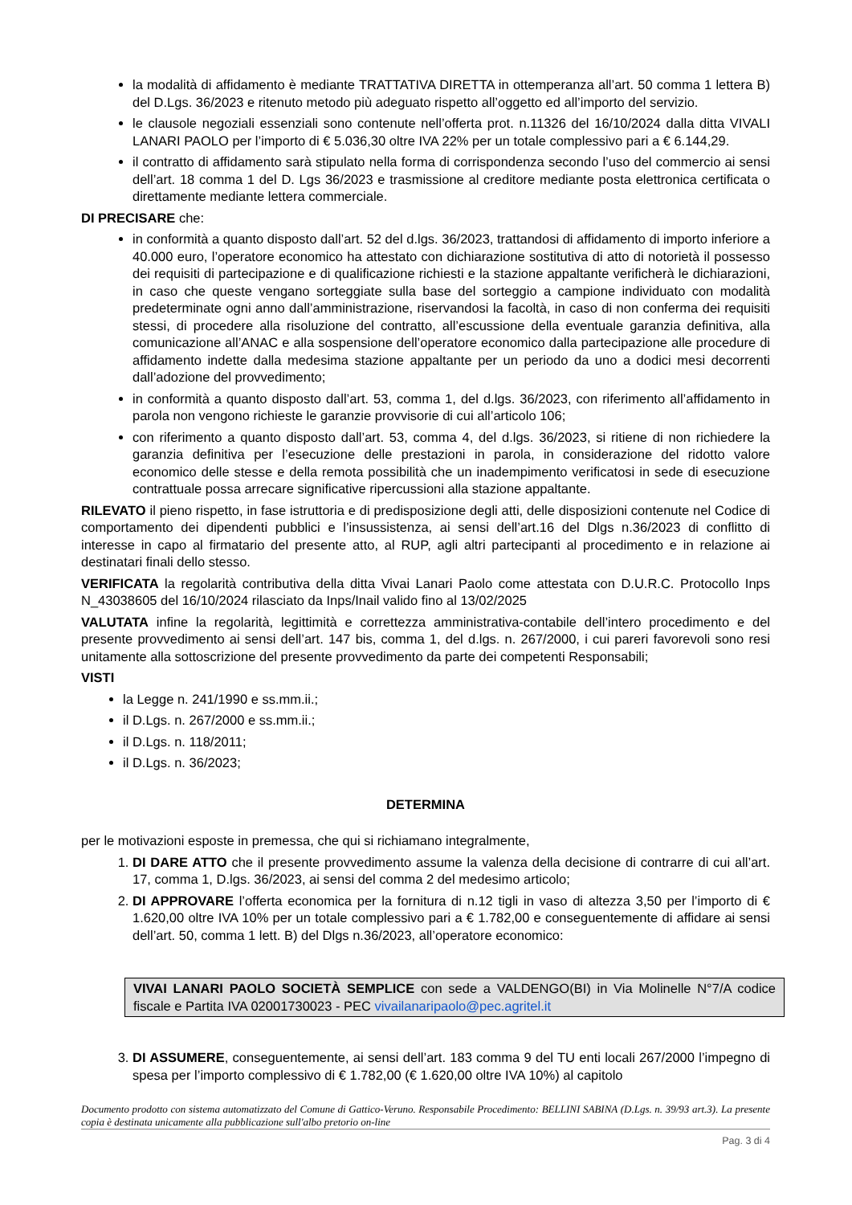la modalità di affidamento è mediante TRATTATIVA DIRETTA in ottemperanza all’art. 50 comma 1 lettera B) del D.Lgs. 36/2023 e ritenuto metodo più adeguato rispetto all’oggetto ed all’importo del servizio.
le clausole negoziali essenziali sono contenute nell’offerta prot. n.11326 del 16/10/2024 dalla ditta VIVALI LANARI PAOLO per l’importo di € 5.036,30 oltre IVA 22% per un totale complessivo pari a € 6.144,29.
il contratto di affidamento sarà stipulato nella forma di corrispondenza secondo l’uso del commercio ai sensi dell’art. 18 comma 1 del D. Lgs 36/2023 e trasmissione al creditore mediante posta elettronica certificata o direttamente mediante lettera commerciale.
DI PRECISARE che:
in conformità a quanto disposto dall’art. 52 del d.lgs. 36/2023, trattandosi di affidamento di importo inferiore a 40.000 euro, l’operatore economico ha attestato con dichiarazione sostitutiva di atto di notorietà il possesso dei requisiti di partecipazione e di qualificazione richiesti e la stazione appaltante verificherà le dichiarazioni, in caso che queste vengano sorteggiate sulla base del sorteggio a campione individuato con modalità predeterminate ogni anno dall’amministrazione, riservandosi la facoltà, in caso di non conferma dei requisiti stessi, di procedere alla risoluzione del contratto, all’escussione della eventuale garanzia definitiva, alla comunicazione all’ANAC e alla sospensione dell’operatore economico dalla partecipazione alle procedure di affidamento indette dalla medesima stazione appaltante per un periodo da uno a dodici mesi decorrenti dall’adozione del provvedimento;
in conformità a quanto disposto dall’art. 53, comma 1, del d.lgs. 36/2023, con riferimento all’affidamento in parola non vengono richieste le garanzie provvisorie di cui all’articolo 106;
con riferimento a quanto disposto dall’art. 53, comma 4, del d.lgs. 36/2023, si ritiene di non richiedere la garanzia definitiva per l’esecuzione delle prestazioni in parola, in considerazione del ridotto valore economico delle stesse e della remota possibilità che un inadempimento verificatosi in sede di esecuzione contrattuale possa arrecare significative ripercussioni alla stazione appaltante.
RILEVATO il pieno rispetto, in fase istruttoria e di predisposizione degli atti, delle disposizioni contenute nel Codice di comportamento dei dipendenti pubblici e l’insussistenza, ai sensi dell’art.16 del Dlgs n.36/2023 di conflitto di interesse in capo al firmatario del presente atto, al RUP, agli altri partecipanti al procedimento e in relazione ai destinatari finali dello stesso.
VERIFICATA la regolarità contributiva della ditta Vivai Lanari Paolo come attestata con D.U.R.C. Protocollo Inps N_43038605 del 16/10/2024 rilasciato da Inps/Inail valido fino al 13/02/2025
VALUTATA infine la regolarità, legittimità e correttezza amministrativa-contabile dell’intero procedimento e del presente provvedimento ai sensi dell’art. 147 bis, comma 1, del d.lgs. n. 267/2000, i cui pareri favorevoli sono resi unitamente alla sottoscrizione del presente provvedimento da parte dei competenti Responsabili;
VISTI
la Legge n. 241/1990 e ss.mm.ii.;
il D.Lgs. n. 267/2000 e ss.mm.ii.;
il D.Lgs. n. 118/2011;
il D.Lgs. n. 36/2023;
DETERMINA
per le motivazioni esposte in premessa, che qui si richiamano integralmente,
1. DI DARE ATTO che il presente provvedimento assume la valenza della decisione di contrarre di cui all’art. 17, comma 1, D.lgs. 36/2023, ai sensi del comma 2 del medesimo articolo;
2. DI APPROVARE l’offerta economica per la fornitura di n.12 tigli in vaso di altezza 3,50 per l’importo di € 1.620,00 oltre IVA 10% per un totale complessivo pari a € 1.782,00 e conseguentemente di affidare ai sensi dell’art. 50, comma 1 lett. B) del Dlgs n.36/2023, all’operatore economico:
VIVAI LANARI PAOLO SOCIETÀ SEMPLICE con sede a VALDENGO(BI) in Via Molinelle N°7/A codice fiscale e Partita IVA 02001730023 - PEC vivailanaripaolo@pec.agritel.it
3. DI ASSUMERE, conseguentemente, ai sensi dell’art. 183 comma 9 del TU enti locali 267/2000 l’impegno di spesa per l’importo complessivo di € 1.782,00 (€ 1.620,00 oltre IVA 10%) al capitolo
Documento prodotto con sistema automatizzato del Comune di Gattico-Veruno. Responsabile Procedimento: BELLINI SABINA (D.Lgs. n. 39/93 art.3). La presente copia è destinata unicamente alla pubblicazione sull'albo pretorio on-line
Pag. 3 di 4